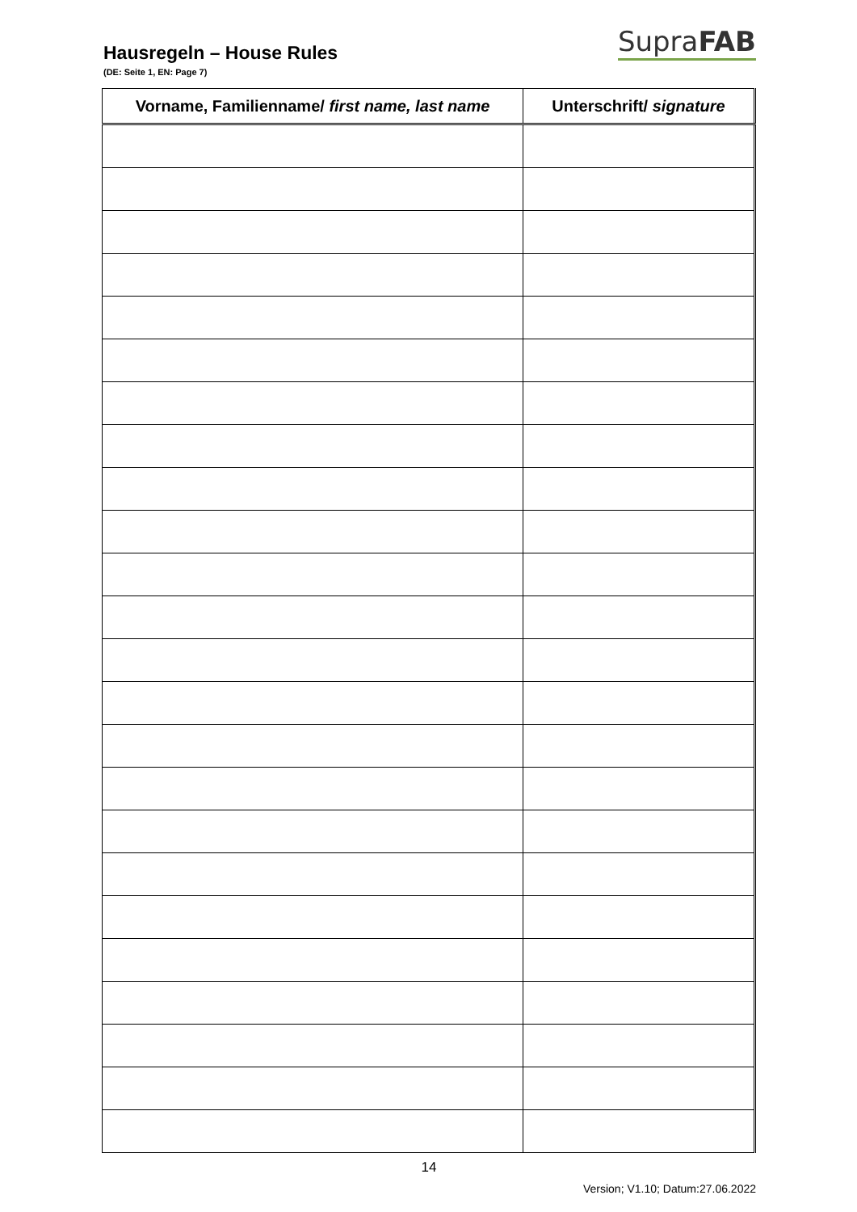Hausregeln – House Rules
SupraFAB
(DE: Seite 1, EN: Page 7)
| Vorname, Familienname/ first name, last name | Unterschrift/ signature |
| --- | --- |
14
Version; V1.10; Datum:27.06.2022